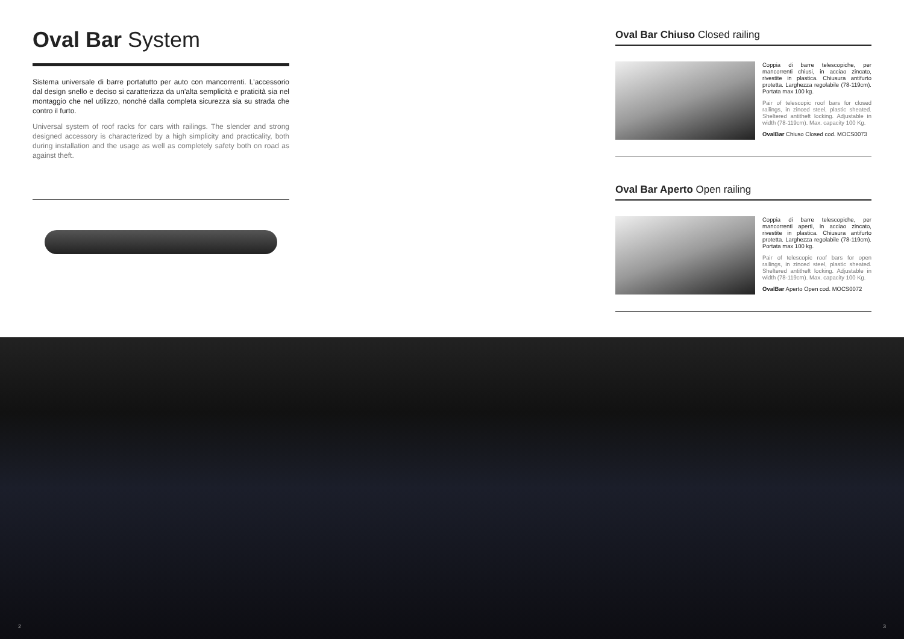Oval Bar System
Sistema universale di barre portatutto per auto con mancorrenti. L'accessorio dal design snello e deciso si caratterizza da un'alta semplicità e praticità sia nel montaggio che nel utilizzo, nonché dalla completa sicurezza sia su strada che contro il furto.
Universal system of roof racks for cars with railings. The slender and strong designed accessory is characterized by a high simplicity and practicality, both during installation and the usage as well as completely safety both on road as against theft.
Oval Bar Chiuso Closed railing
Coppia di barre telescopiche, per mancorrenti chiusi, in acciao zincato, rivestite in plastica. Chiusura antifurto protetta. Larghezza regolabile (78-119cm). Portata max 100 kg.
Pair of telescopic roof bars for closed railings, in zinced steel, plastic sheated. Sheltered antitheft locking. Adjustable in width (78-119cm). Max. capacity 100 Kg.
OvalBar Chiuso Closed cod. MOCS0073
Oval Bar Aperto Open railing
Coppia di barre telescopiche, per mancorrenti aperti, in acciao zincato, rivestite in plastica. Chiusura antifurto protetta. Larghezza regolabile (78-119cm). Portata max 100 kg.
Pair of telescopic roof bars for open railings, in zinced steel, plastic sheated. Sheltered antitheft locking. Adjustable in width (78-119cm). Max. capacity 100 Kg.
OvalBar Aperto Open cod. MOCS0072
2 3